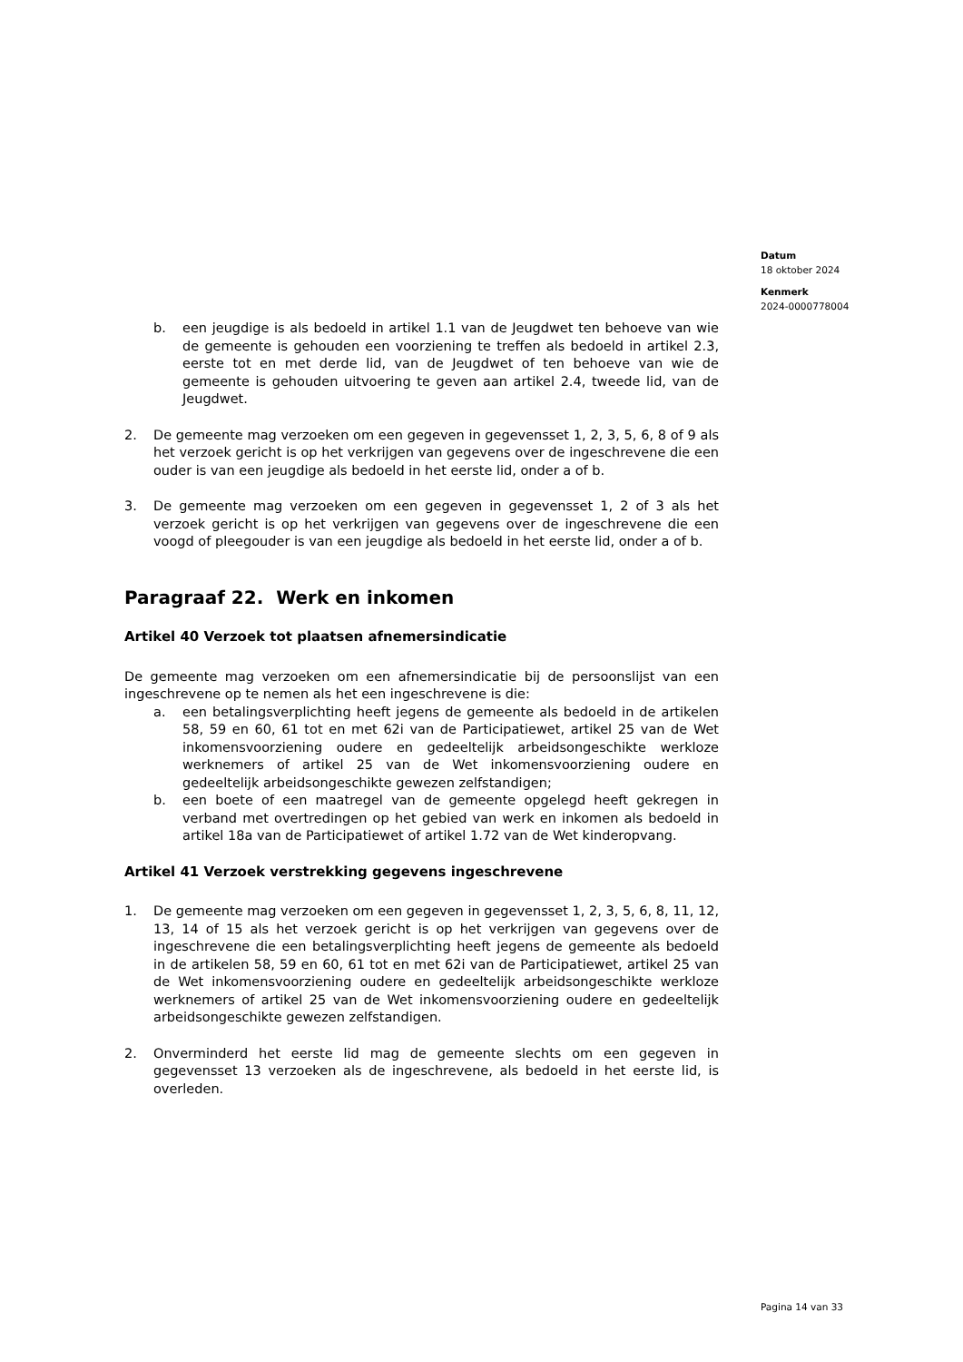Datum
18 oktober 2024
Kenmerk
2024-0000778004
b. een jeugdige is als bedoeld in artikel 1.1 van de Jeugdwet ten behoeve van wie de gemeente is gehouden een voorziening te treffen als bedoeld in artikel 2.3, eerste tot en met derde lid, van de Jeugdwet of ten behoeve van wie de gemeente is gehouden uitvoering te geven aan artikel 2.4, tweede lid, van de Jeugdwet.
2. De gemeente mag verzoeken om een gegeven in gegevensset 1, 2, 3, 5, 6, 8 of 9 als het verzoek gericht is op het verkrijgen van gegevens over de ingeschrevene die een ouder is van een jeugdige als bedoeld in het eerste lid, onder a of b.
3. De gemeente mag verzoeken om een gegeven in gegevensset 1, 2 of 3 als het verzoek gericht is op het verkrijgen van gegevens over de ingeschrevene die een voogd of pleegouder is van een jeugdige als bedoeld in het eerste lid, onder a of b.
Paragraaf 22. Werk en inkomen
Artikel 40 Verzoek tot plaatsen afnemersindicatie
De gemeente mag verzoeken om een afnemersindicatie bij de persoonslijst van een ingeschrevene op te nemen als het een ingeschrevene is die:
a. een betalingsverplichting heeft jegens de gemeente als bedoeld in de artikelen 58, 59 en 60, 61 tot en met 62i van de Participatiewet, artikel 25 van de Wet inkomensvoorziening oudere en gedeeltelijk arbeidsongeschikte werkloze werknemers of artikel 25 van de Wet inkomensvoorziening oudere en gedeeltelijk arbeidsongeschikte gewezen zelfstandigen;
b. een boete of een maatregel van de gemeente opgelegd heeft gekregen in verband met overtredingen op het gebied van werk en inkomen als bedoeld in artikel 18a van de Participatiewet of artikel 1.72 van de Wet kinderopvang.
Artikel 41 Verzoek verstrekking gegevens ingeschrevene
1. De gemeente mag verzoeken om een gegeven in gegevensset 1, 2, 3, 5, 6, 8, 11, 12, 13, 14 of 15 als het verzoek gericht is op het verkrijgen van gegevens over de ingeschrevene die een betalingsverplichting heeft jegens de gemeente als bedoeld in de artikelen 58, 59 en 60, 61 tot en met 62i van de Participatiewet, artikel 25 van de Wet inkomensvoorziening oudere en gedeeltelijk arbeidsongeschikte werkloze werknemers of artikel 25 van de Wet inkomensvoorziening oudere en gedeeltelijk arbeidsongeschikte gewezen zelfstandigen.
2. Onverminderd het eerste lid mag de gemeente slechts om een gegeven in gegevensset 13 verzoeken als de ingeschrevene, als bedoeld in het eerste lid, is overleden.
Pagina 14 van 33